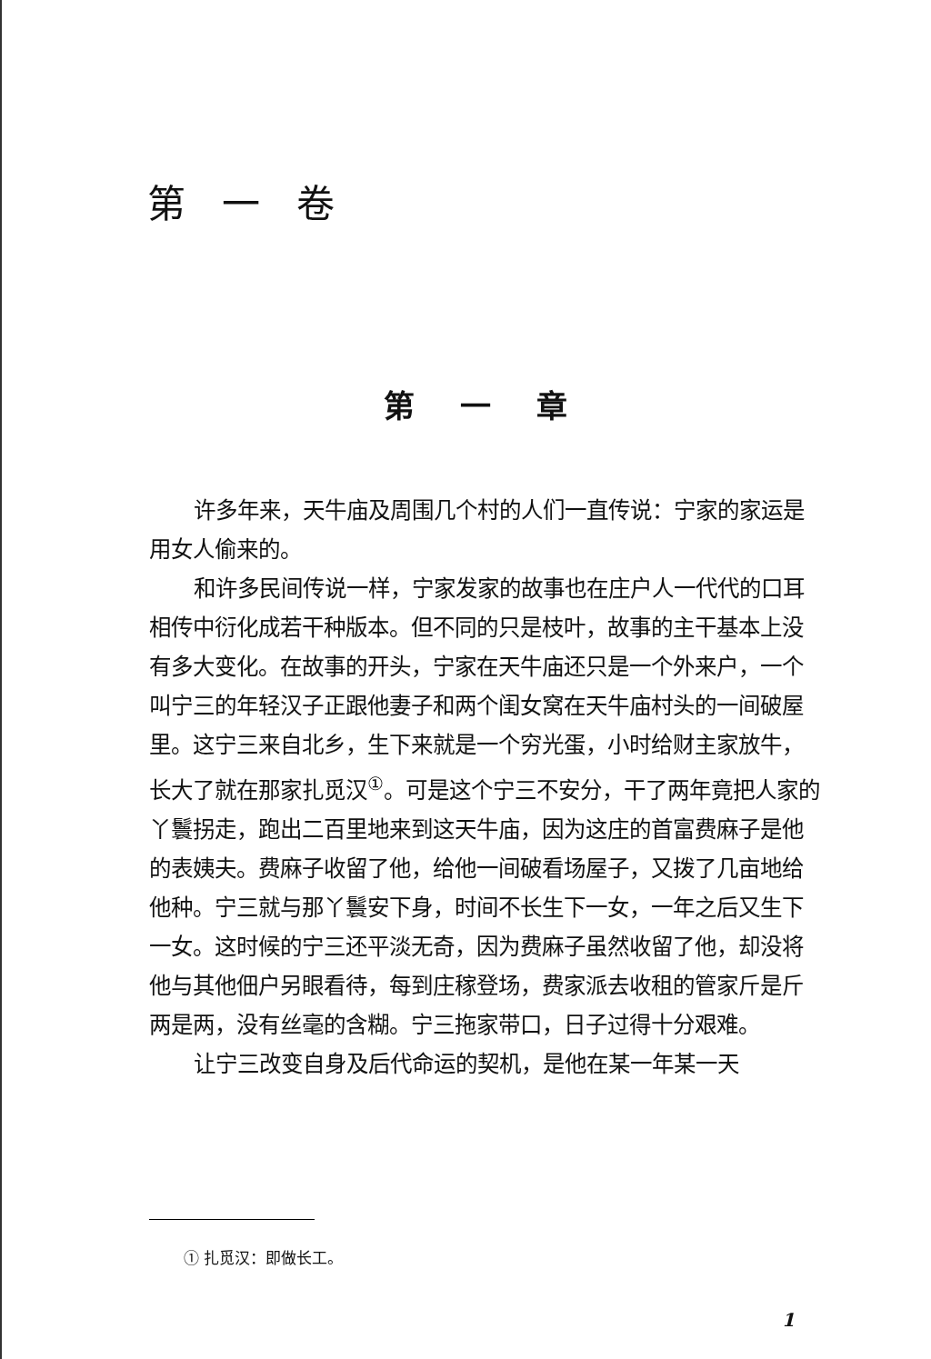第一卷
第一章
许多年来，天牛庙及周围几个村的人们一直传说：宁家的家运是用女人偷来的。
和许多民间传说一样，宁家发家的故事也在庄户人一代代的口耳相传中衍化成若干种版本。但不同的只是枝叶，故事的主干基本上没有多大变化。在故事的开头，宁家在天牛庙还只是一个外来户，一个叫宁三的年轻汉子正跟他妻子和两个闺女窝在天牛庙村头的一间破屋里。这宁三来自北乡，生下来就是一个穷光蛋，小时给财主家放牛，长大了就在那家扎觅汉<sup>①</sup>。可是这个宁三不安分，干了两年竟把人家的丫鬟拐走，跑出二百里地来到这天牛庙，因为这庄的首富费麻子是他的表姨夫。费麻子收留了他，给他一间破看场屋子，又拨了几亩地给他种。宁三就与那丫鬟安下身，时间不长生下一女，一年之后又生下一女。这时候的宁三还平淡无奇，因为费麻子虽然收留了他，却没将他与其他佃户另眼看待，每到庄稼登场，费家派去收租的管家斤是斤两是两，没有丝毫的含糊。宁三拖家带口，日子过得十分艰难。
让宁三改变自身及后代命运的契机，是他在某一年某一天
① 扎觅汉：即做长工。
1